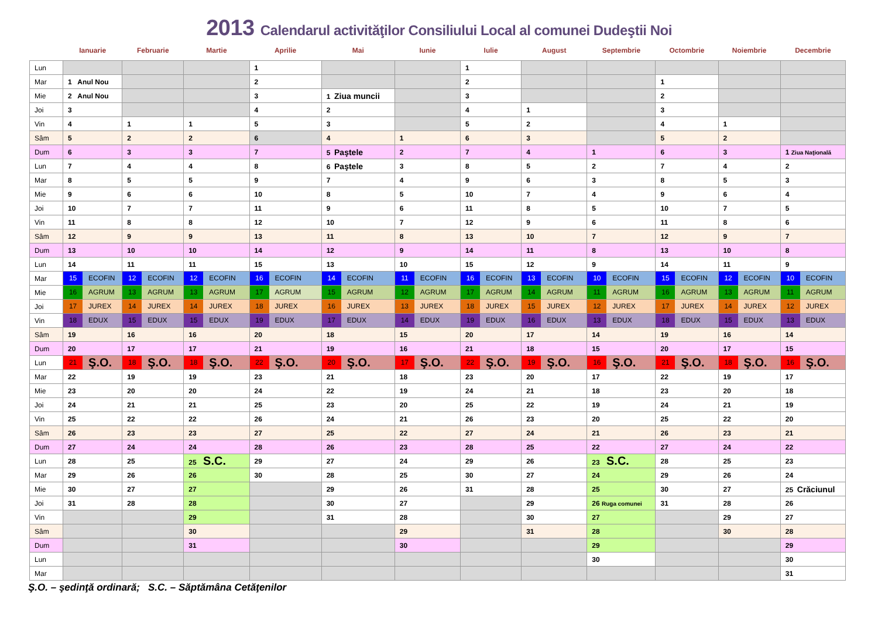2013 Calendarul activităţilor Consiliului Local al comunei Dudeştii Noi
| | Ianuarie | Februarie | Martie | Aprilie | Mai | Iunie | Iulie | August | Septembrie | Octombrie | Noiembrie | Decembrie |
| --- | --- | --- | --- | --- | --- | --- | --- | --- | --- | --- | --- | --- |
| Lun | | | | 1 | | | 1 | | | | | |
| Mar | 1 Anul Nou | | | 2 | | | 2 | | | 1 | | |
| Mie | 2 Anul Nou | | | 3 | 1 Ziua muncii | | 3 | | | 2 | | |
| Joi | 3 | | | 4 | 2 | | 4 | 1 | | 3 | | |
| Vin | 4 | 1 | 1 | 5 | 3 | | 5 | 2 | | 4 | 1 | |
| Sâm | 5 | 2 | 2 | 6 | 4 | 1 | 6 | 3 | | 5 | 2 | |
| Dum | 6 | 3 | 3 | 7 | 5 Paştele | 2 | 7 | 4 | 1 | 6 | 3 | 1 Ziua Naţională |
| Lun | 7 | 4 | 4 | 8 | 6 Paştele | 3 | 8 | 5 | 2 | 7 | 4 | 2 |
| Mar | 8 | 5 | 5 | 9 | 7 | 4 | 9 | 6 | 3 | 8 | 5 | 3 |
| Mie | 9 | 6 | 6 | 10 | 8 | 5 | 10 | 7 | 4 | 9 | 6 | 4 |
| Joi | 10 | 7 | 7 | 11 | 9 | 6 | 11 | 8 | 5 | 10 | 7 | 5 |
| Vin | 11 | 8 | 8 | 12 | 10 | 7 | 12 | 9 | 6 | 11 | 8 | 6 |
| Sâm | 12 | 9 | 9 | 13 | 11 | 8 | 13 | 10 | 7 | 12 | 9 | 7 |
| Dum | 13 | 10 | 10 | 14 | 12 | 9 | 14 | 11 | 8 | 13 | 10 | 8 |
| Lun | 14 | 11 | 11 | 15 | 13 | 10 | 15 | 12 | 9 | 14 | 11 | 9 |
| Mar | 15 ECOFIN | 12 ECOFIN | 12 ECOFIN | 16 ECOFIN | 14 ECOFIN | 11 ECOFIN | 16 ECOFIN | 13 ECOFIN | 10 ECOFIN | 15 ECOFIN | 12 ECOFIN | 10 ECOFIN |
| Mie | 16 AGRUM | 13 AGRUM | 13 AGRUM | 17 AGRUM | 15 AGRUM | 12 AGRUM | 17 AGRUM | 14 AGRUM | 11 AGRUM | 16 AGRUM | 13 AGRUM | 11 AGRUM |
| Joi | 17 JUREX | 14 JUREX | 14 JUREX | 18 JUREX | 16 JUREX | 13 JUREX | 18 JUREX | 15 JUREX | 12 JUREX | 17 JUREX | 14 JUREX | 12 JUREX |
| Vin | 18 EDUX | 15 EDUX | 15 EDUX | 19 EDUX | 17 EDUX | 14 EDUX | 19 EDUX | 16 EDUX | 13 EDUX | 18 EDUX | 15 EDUX | 13 EDUX |
| Sâm | 19 | 16 | 16 | 20 | 18 | 15 | 20 | 17 | 14 | 19 | 16 | 14 |
| Dum | 20 | 17 | 17 | 21 | 19 | 16 | 21 | 18 | 15 | 20 | 17 | 15 |
| Lun | 21 Ş.O. | 18 Ş.O. | 18 Ş.O. | 22 Ş.O. | 20 Ş.O. | 17 Ş.O. | 22 Ş.O. | 19 Ş.O. | 16 Ş.O. | 21 Ş.O. | 18 Ş.O. | 16 Ş.O. |
| Mar | 22 | 19 | 19 | 23 | 21 | 18 | 23 | 20 | 17 | 22 | 19 | 17 |
| Mie | 23 | 20 | 20 | 24 | 22 | 19 | 24 | 21 | 18 | 23 | 20 | 18 |
| Joi | 24 | 21 | 21 | 25 | 23 | 20 | 25 | 22 | 19 | 24 | 21 | 19 |
| Vin | 25 | 22 | 22 | 26 | 24 | 21 | 26 | 23 | 20 | 25 | 22 | 20 |
| Sâm | 26 | 23 | 23 | 27 | 25 | 22 | 27 | 24 | 21 | 26 | 23 | 21 |
| Dum | 27 | 24 | 24 | 28 | 26 | 23 | 28 | 25 | 22 | 27 | 24 | 22 |
| Lun | 28 | 25 | 25 S.C. | 29 | 27 | 24 | 29 | 26 | 23 S.C. | 28 | 25 | 23 |
| Mar | 29 | 26 | 26 | 30 | 28 | 25 | 30 | 27 | 24 | 29 | 26 | 24 |
| Mie | 30 | 27 | 27 | | 29 | 26 | 31 | 28 | 25 | 30 | 27 | 25 Crăciunul |
| Joi | 31 | 28 | 28 | | 30 | 27 | | 29 | 26 Ruga comunei | 31 | 28 | 26 |
| Vin | | | 29 | | 31 | 28 | | 30 | 27 | | 29 | 27 |
| Sâm | | | 30 | | | 29 | | 31 | 28 | | 30 | 28 |
| Dum | | | 31 | | | 30 | | | 29 | | | 29 |
| Lun | | | | | | | | | 30 | | | 30 |
| Mar | | | | | | | | | | | | 31 |
Ş.O. – şedinţă ordinară; S.C. – Săptămâna Cetăţenilor